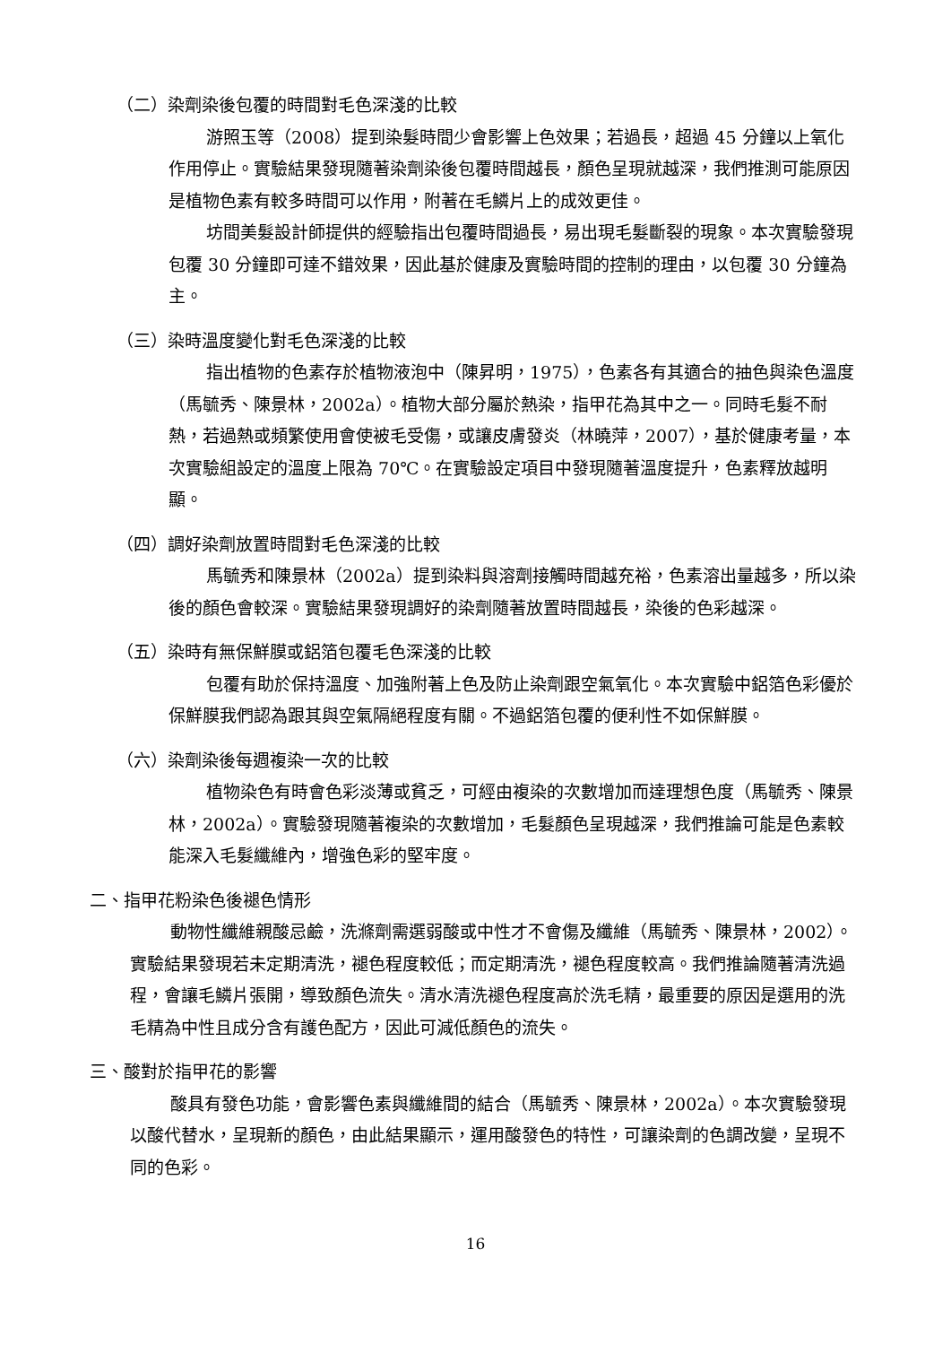（二）染劑染後包覆的時間對毛色深淺的比較
游照玉等（2008）提到染髮時間少會影響上色效果；若過長，超過 45 分鐘以上氧化作用停止。實驗結果發現隨著染劑染後包覆時間越長，顏色呈現就越深，我們推測可能原因是植物色素有較多時間可以作用，附著在毛鱗片上的成效更佳。
坊間美髮設計師提供的經驗指出包覆時間過長，易出現毛髮斷裂的現象。本次實驗發現包覆 30 分鐘即可達不錯效果，因此基於健康及實驗時間的控制的理由，以包覆 30 分鐘為主。
（三）染時溫度變化對毛色深淺的比較
指出植物的色素存於植物液泡中（陳昇明，1975），色素各有其適合的抽色與染色溫度（馬毓秀、陳景林，2002a）。植物大部分屬於熱染，指甲花為其中之一。同時毛髮不耐熱，若過熱或頻繁使用會使被毛受傷，或讓皮膚發炎（林曉萍，2007），基於健康考量，本次實驗組設定的溫度上限為 70℃。在實驗設定項目中發現隨著溫度提升，色素釋放越明顯。
（四）調好染劑放置時間對毛色深淺的比較
馬毓秀和陳景林（2002a）提到染料與溶劑接觸時間越充裕，色素溶出量越多，所以染後的顏色會較深。實驗結果發現調好的染劑隨著放置時間越長，染後的色彩越深。
（五）染時有無保鮮膜或鋁箔包覆毛色深淺的比較
包覆有助於保持溫度、加強附著上色及防止染劑跟空氣氧化。本次實驗中鋁箔色彩優於保鮮膜我們認為跟其與空氣隔絕程度有關。不過鋁箔包覆的便利性不如保鮮膜。
（六）染劑染後每週複染一次的比較
植物染色有時會色彩淡薄或貧乏，可經由複染的次數增加而達理想色度（馬毓秀、陳景林，2002a）。實驗發現隨著複染的次數增加，毛髮顏色呈現越深，我們推論可能是色素較能深入毛髮纖維內，增強色彩的堅牢度。
二、指甲花粉染色後褪色情形
動物性纖維親酸忌鹼，洗滌劑需選弱酸或中性才不會傷及纖維（馬毓秀、陳景林，2002）。實驗結果發現若未定期清洗，褪色程度較低；而定期清洗，褪色程度較高。我們推論隨著清洗過程，會讓毛鱗片張開，導致顏色流失。清水清洗褪色程度高於洗毛精，最重要的原因是選用的洗毛精為中性且成分含有護色配方，因此可減低顏色的流失。
三、酸對於指甲花的影響
酸具有發色功能，會影響色素與纖維間的結合（馬毓秀、陳景林，2002a）。本次實驗發現以酸代替水，呈現新的顏色，由此結果顯示，運用酸發色的特性，可讓染劑的色調改變，呈現不同的色彩。
16